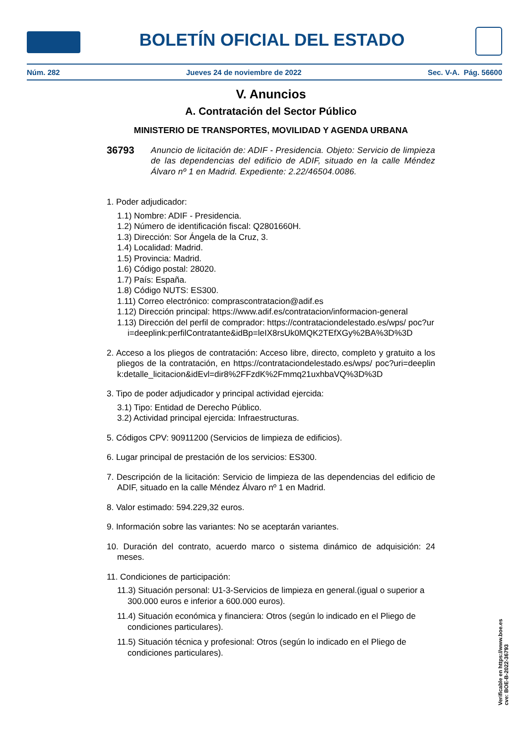BOLETÍN OFICIAL DEL ESTADO
Núm. 282 Jueves 24 de noviembre de 2022 Sec. V-A. Pág. 56600
V. Anuncios
A. Contratación del Sector Público
MINISTERIO DE TRANSPORTES, MOVILIDAD Y AGENDA URBANA
36793 Anuncio de licitación de: ADIF - Presidencia. Objeto: Servicio de limpieza de las dependencias del edificio de ADIF, situado en la calle Méndez Álvaro nº 1 en Madrid. Expediente: 2.22/46504.0086.
1. Poder adjudicador:
1.1) Nombre: ADIF - Presidencia.
1.2) Número de identificación fiscal: Q2801660H.
1.3) Dirección: Sor Ángela de la Cruz, 3.
1.4) Localidad: Madrid.
1.5) Provincia: Madrid.
1.6) Código postal: 28020.
1.7) País: España.
1.8) Código NUTS: ES300.
1.11) Correo electrónico: comprascontratacion@adif.es
1.12) Dirección principal: https://www.adif.es/contratacion/informacion-general
1.13) Dirección del perfil de comprador: https://contrataciondelestado.es/wps/ poc?uri=deeplink:perfilContratante&idBp=leIX8rsUk0MQK2TEfXGy%2BA%3D%3D
2. Acceso a los pliegos de contratación: Acceso libre, directo, completo y gratuito a los pliegos de la contratación, en https://contrataciondelestado.es/wps/ poc?uri=deeplink:detalle_licitacion&idEvl=dir8%2FFzdK%2Fmmq21uxhbaVQ%3D%3D
3. Tipo de poder adjudicador y principal actividad ejercida:
3.1) Tipo: Entidad de Derecho Público.
3.2) Actividad principal ejercida: Infraestructuras.
5. Códigos CPV: 90911200 (Servicios de limpieza de edificios).
6. Lugar principal de prestación de los servicios: ES300.
7. Descripción de la licitación: Servicio de limpieza de las dependencias del edificio de ADIF, situado en la calle Méndez Álvaro nº 1 en Madrid.
8. Valor estimado: 594.229,32 euros.
9. Información sobre las variantes: No se aceptarán variantes.
10. Duración del contrato, acuerdo marco o sistema dinámico de adquisición: 24 meses.
11. Condiciones de participación:
11.3) Situación personal: U1-3-Servicios de limpieza en general.(igual o superior a 300.000 euros e inferior a 600.000 euros).
11.4) Situación económica y financiera: Otros (según lo indicado en el Pliego de condiciones particulares).
11.5) Situación técnica y profesional: Otros (según lo indicado en el Pliego de condiciones particulares).
Verificable en https://www.boe.es
cve: BOE-B-2022-36793